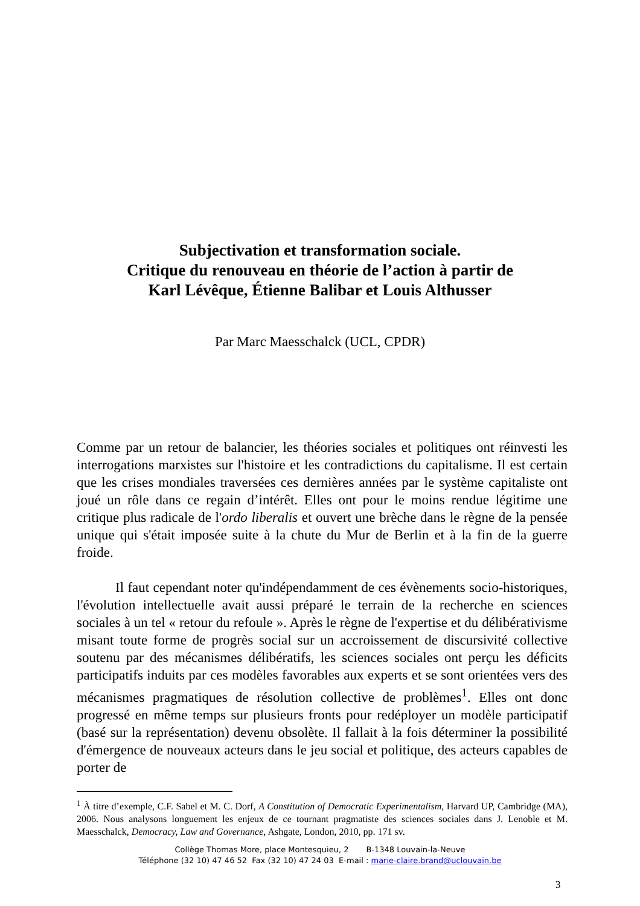Subjectivation et transformation sociale.
Critique du renouveau en théorie de l’action à partir de
Karl Lévêque, Étienne Balibar et Louis Althusser
Par Marc Maesschalck (UCL, CPDR)
Comme par un retour de balancier, les théories sociales et politiques ont réinvesti les interrogations marxistes sur l'histoire et les contradictions du capitalisme. Il est certain que les crises mondiales traversées ces dernières années par le système capitaliste ont joué un rôle dans ce regain d’intérêt. Elles ont pour le moins rendue légitime une critique plus radicale de l'ordo liberalis et ouvert une brèche dans le règne de la pensée unique qui s'était imposée suite à la chute du Mur de Berlin et à la fin de la guerre froide.
Il faut cependant noter qu'indépendamment de ces évènements socio-historiques, l'évolution intellectuelle avait aussi préparé le terrain de la recherche en sciences sociales à un tel « retour du refoule ». Après le règne de l'expertise et du délibérativisme misant toute forme de progrès social sur un accroissement de discursivité collective soutenu par des mécanismes délibératifs, les sciences sociales ont perçu les déficits participatifs induits par ces modèles favorables aux experts et se sont orientées vers des mécanismes pragmatiques de résolution collective de problèmes<sup>1</sup>. Elles ont donc progressé en même temps sur plusieurs fronts pour redéployer un modèle participatif (basé sur la représentation) devenu obsolète. Il fallait à la fois déterminer la possibilité d'émergence de nouveaux acteurs dans le jeu social et politique, des acteurs capables de porter de
<sup>1</sup> À titre d’exemple, C.F. Sabel et M. C. Dorf, A Constitution of Democratic Experimentalism, Harvard UP, Cambridge (MA), 2006. Nous analysons longuement les enjeux de ce tournant pragmatiste des sciences sociales dans J. Lenoble et M. Maesschalck, Democracy, Law and Governance, Ashgate, London, 2010, pp. 171 sv.
Collège Thomas More, place Montesquieu, 2 B-1348 Louvain-la-Neuve
Téléphone (32 10) 47 46 52 Fax (32 10) 47 24 03 E-mail : marie-claire.brand@uclouvain.be
3